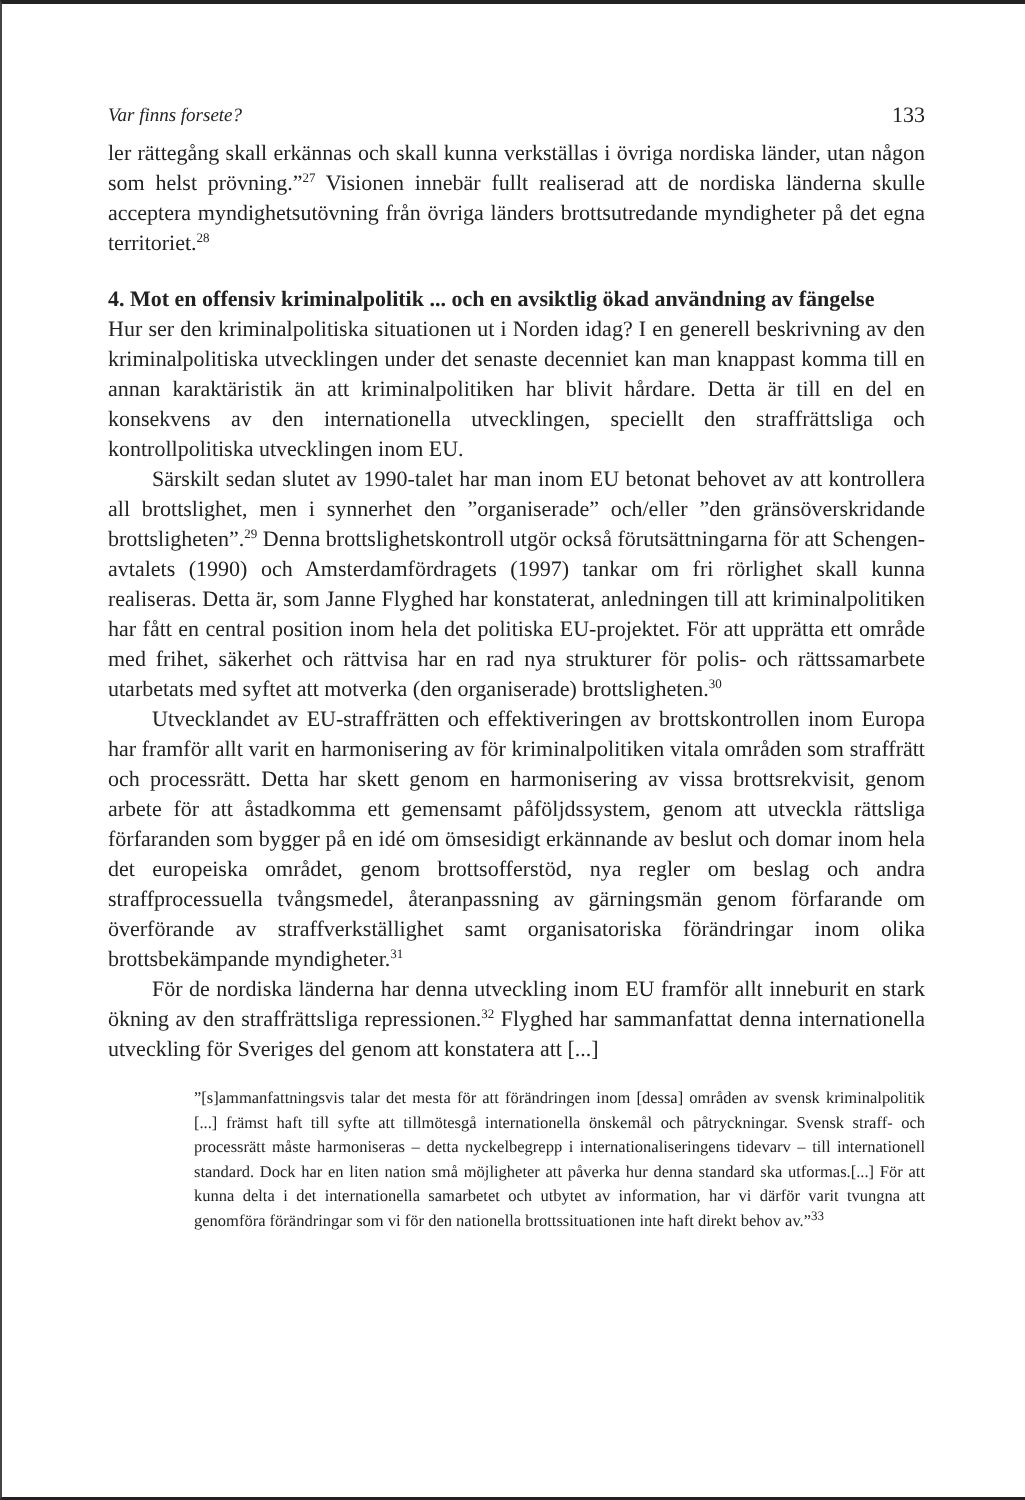Var finns forsete? 133
ler rättegång skall erkännas och skall kunna verkställas i övriga nordiska länder, utan någon som helst prövning.”<sup>27</sup> Visionen innebär fullt realiserad att de nordiska länderna skulle acceptera myndighetsutövning från övriga länders brottsutredande myndigheter på det egna territoriet.<sup>28</sup>
4. Mot en offensiv kriminalpolitik ... och en avsiktlig ökad användning av fängelse
Hur ser den kriminalpolitiska situationen ut i Norden idag? I en generell beskrivning av den kriminalpolitiska utvecklingen under det senaste decenniet kan man knappast komma till en annan karaktäristik än att kriminalpolitiken har blivit hårdare. Detta är till en del en konsekvens av den internationella utvecklingen, speciellt den straffrättsliga och kontrollpolitiska utvecklingen inom EU.
Särskilt sedan slutet av 1990-talet har man inom EU betonat behovet av att kontrollera all brottslighet, men i synnerhet den ”organiserade” och/eller ”den gränsöverskridande brottsligheten”.<sup>29</sup> Denna brottslighetskontroll utgör också förutsättningarna för att Schengen-avtalets (1990) och Amsterdamfördragets (1997) tankar om fri rörlighet skall kunna realiseras. Detta är, som Janne Flyghed har konstaterat, anledningen till att kriminalpolitiken har fått en central position inom hela det politiska EU-projektet. För att upprätta ett område med frihet, säkerhet och rättvisa har en rad nya strukturer för polis- och rättssamarbete utarbetats med syftet att motverka (den organiserade) brottsligheten.<sup>30</sup>
Utvecklandet av EU-straffrätten och effektiveringen av brottskontrollen inom Europa har framför allt varit en harmonisering av för kriminalpolitiken vitala områden som straffrätt och processrätt. Detta har skett genom en harmonisering av vissa brottsrekvisit, genom arbete för att åstadkomma ett gemensamt påföljdssystem, genom att utveckla rättsliga förfaranden som bygger på en idé om ömsesidigt erkännande av beslut och domar inom hela det europeiska området, genom brottsofferstöd, nya regler om beslag och andra straffprocessuella tvångsmedel, återanpassning av gärningsmän genom förfarande om överförande av straffverkställighet samt organisatoriska förändringar inom olika brottsbekämpande myndigheter.<sup>31</sup>
För de nordiska länderna har denna utveckling inom EU framför allt inneburit en stark ökning av den straffrättsliga repressionen.<sup>32</sup> Flyghed har sammanfattat denna internationella utveckling för Sveriges del genom att konstatera att [...]
”[s]ammanfattningsvis talar det mesta för att förändringen inom [dessa] områden av svensk kriminalpolitik [...] främst haft till syfte att tillmötesgå internationella önskemål och påtryckningar. Svensk straff- och processrätt måste harmoniseras – detta nyckelbegrepp i internationaliseringens tidevarv – till internationell standard. Dock har en liten nation små möjligheter att påverka hur denna standard ska utformas.[...] För att kunna delta i det internationella samarbetet och utbytet av information, har vi därför varit tvungna att genomföra förändringar som vi för den nationella brottssituationen inte haft direkt behov av.”<sup>33</sup>